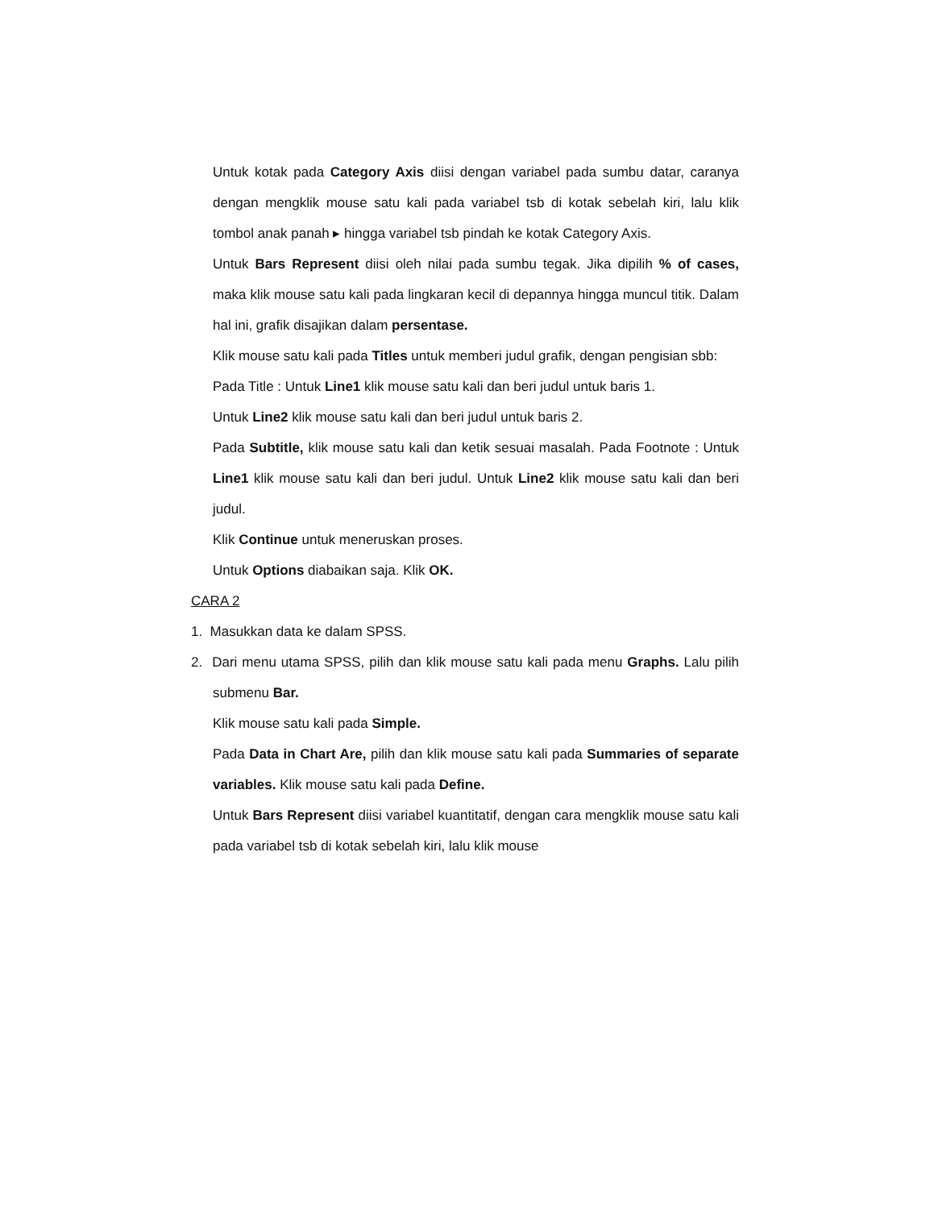Untuk kotak pada Category Axis diisi dengan variabel pada sumbu datar, caranya dengan mengklik mouse satu kali pada variabel tsb di kotak sebelah kiri, lalu klik tombol anak panah ▸ hingga variabel tsb pindah ke kotak Category Axis.
Untuk Bars Represent diisi oleh nilai pada sumbu tegak. Jika dipilih % of cases, maka klik mouse satu kali pada lingkaran kecil di depannya hingga muncul titik. Dalam hal ini, grafik disajikan dalam persentase.
Klik mouse satu kali pada Titles untuk memberi judul grafik, dengan pengisian sbb:
Pada Title : Untuk Line1 klik mouse satu kali dan beri judul untuk baris 1.
Untuk Line2 klik mouse satu kali dan beri judul untuk baris 2.
Pada Subtitle, klik mouse satu kali dan ketik sesuai masalah. Pada Footnote : Untuk Line1 klik mouse satu kali dan beri judul. Untuk Line2 klik mouse satu kali dan beri judul.
Klik Continue untuk meneruskan proses.
Untuk Options diabaikan saja. Klik OK.
CARA 2
1. Masukkan data ke dalam SPSS.
2. Dari menu utama SPSS, pilih dan klik mouse satu kali pada menu Graphs. Lalu pilih submenu Bar.
Klik mouse satu kali pada Simple.
Pada Data in Chart Are, pilih dan klik mouse satu kali pada Summaries of separate variables. Klik mouse satu kali pada Define.
Untuk Bars Represent diisi variabel kuantitatif, dengan cara mengklik mouse satu kali pada variabel tsb di kotak sebelah kiri, lalu klik mouse